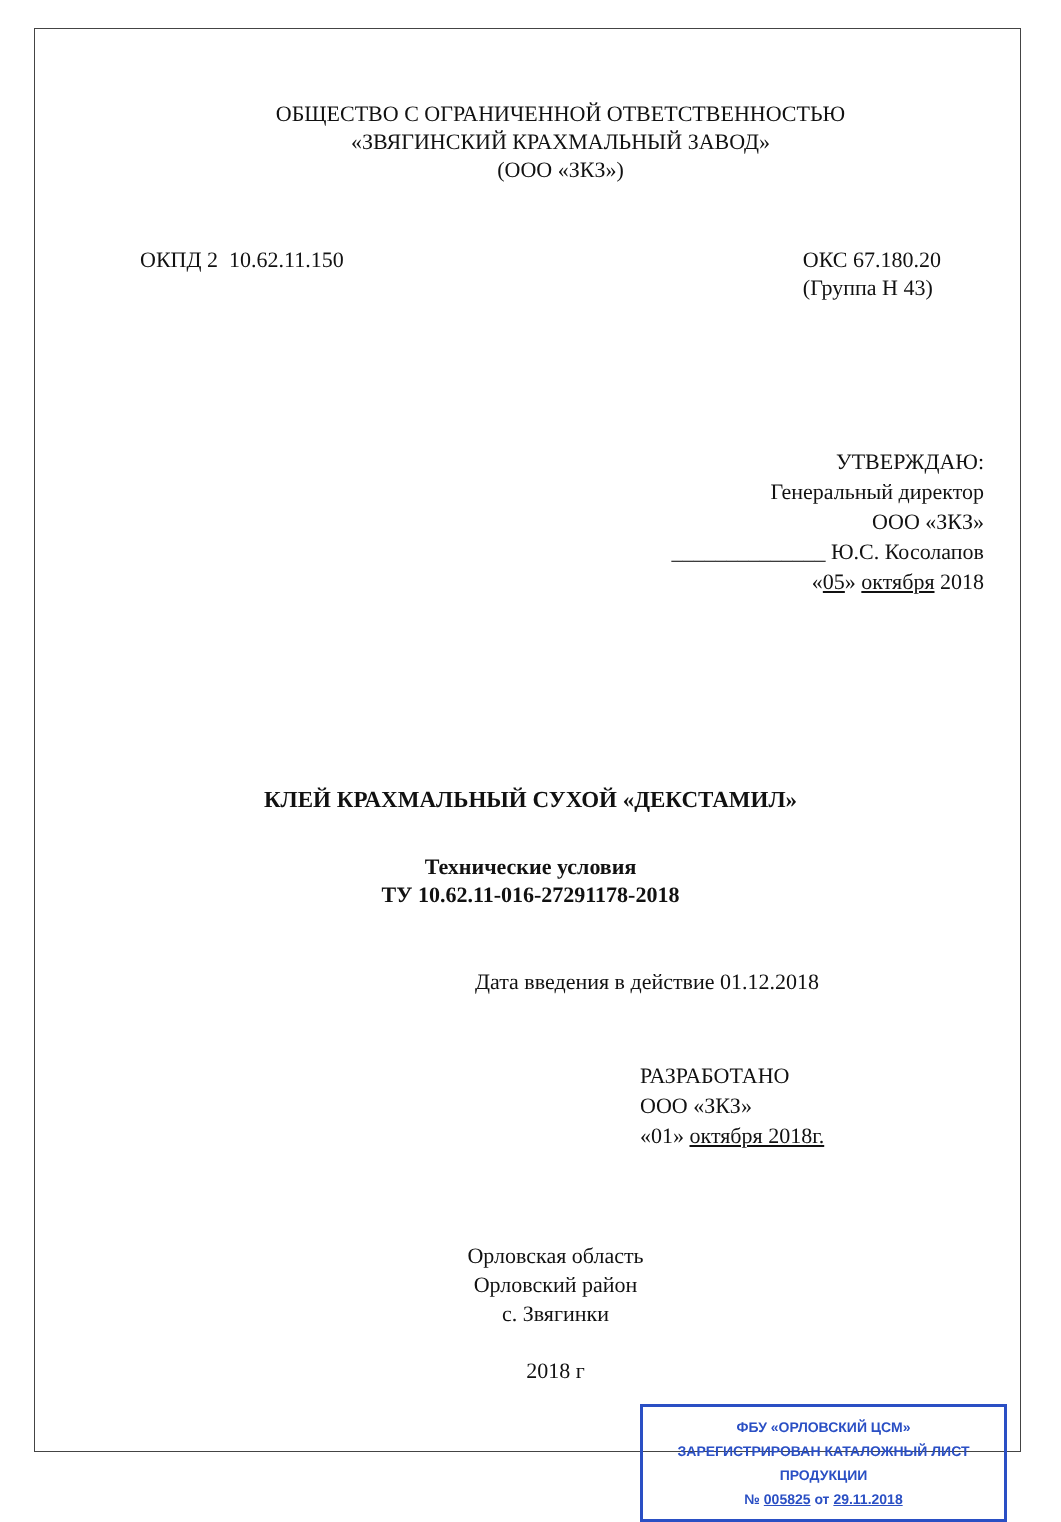ОБЩЕСТВО С ОГРАНИЧЕННОЙ ОТВЕТСТВЕННОСТЬЮ
«ЗВЯГИНСКИЙ КРАХМАЛЬНЫЙ ЗАВОД»
(ООО «ЗКЗ»)
ОКПД 2 10.62.11.150 ОКС 67.180.20
(Группа Н 43)
УТВЕРЖДАЮ:
Генеральный директор
ООО «ЗКЗ»
______________ Ю.С. Косолапов
«05» октября 2018
КЛЕЙ КРАХМАЛЬНЫЙ СУХОЙ «ДЕКСТАМИЛ»
Технические условия
ТУ 10.62.11-016-27291178-2018
Дата введения в действие 01.12.2018
РАЗРАБОТАНО
ООО «ЗКЗ»
«01» октября 2018г.
Орловская область
Орловский район
с. Звягинки
2018 г
ФБУ «ОРЛОВСКИЙ ЦСМ»
ЗАРЕГИСТРИРОВАН КАТАЛОЖНЫЙ ЛИСТ ПРОДУКЦИИ
№ 005825 от 29.11.2018